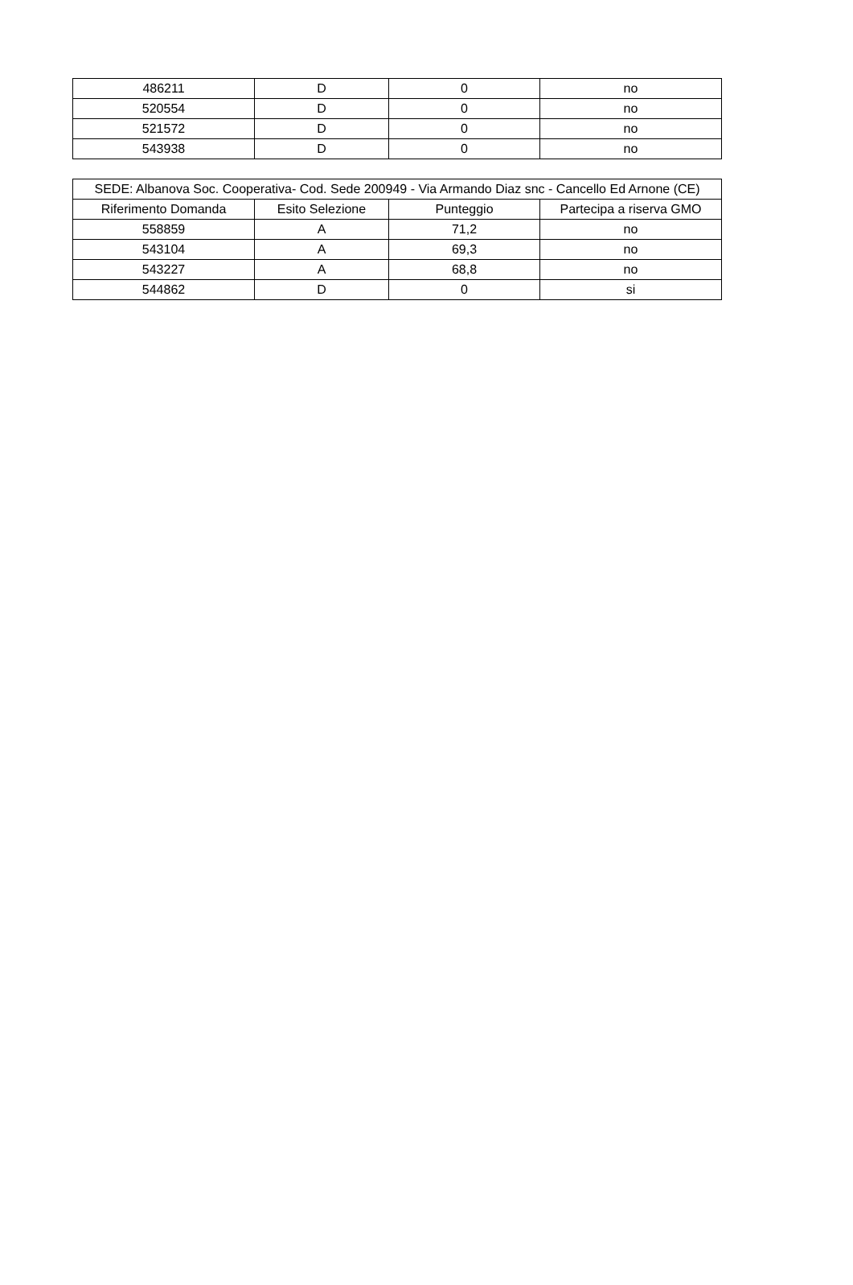| 486211 | D | 0 | no |
| 520554 | D | 0 | no |
| 521572 | D | 0 | no |
| 543938 | D | 0 | no |
| SEDE: Albanova Soc. Cooperativa- Cod. Sede 200949 - Via Armando Diaz snc - Cancello Ed Arnone (CE) | | | |
| --- | --- | --- | --- |
| Riferimento Domanda | Esito Selezione | Punteggio | Partecipa a riserva GMO |
| 558859 | A | 71,2 | no |
| 543104 | A | 69,3 | no |
| 543227 | A | 68,8 | no |
| 544862 | D | 0 | si |